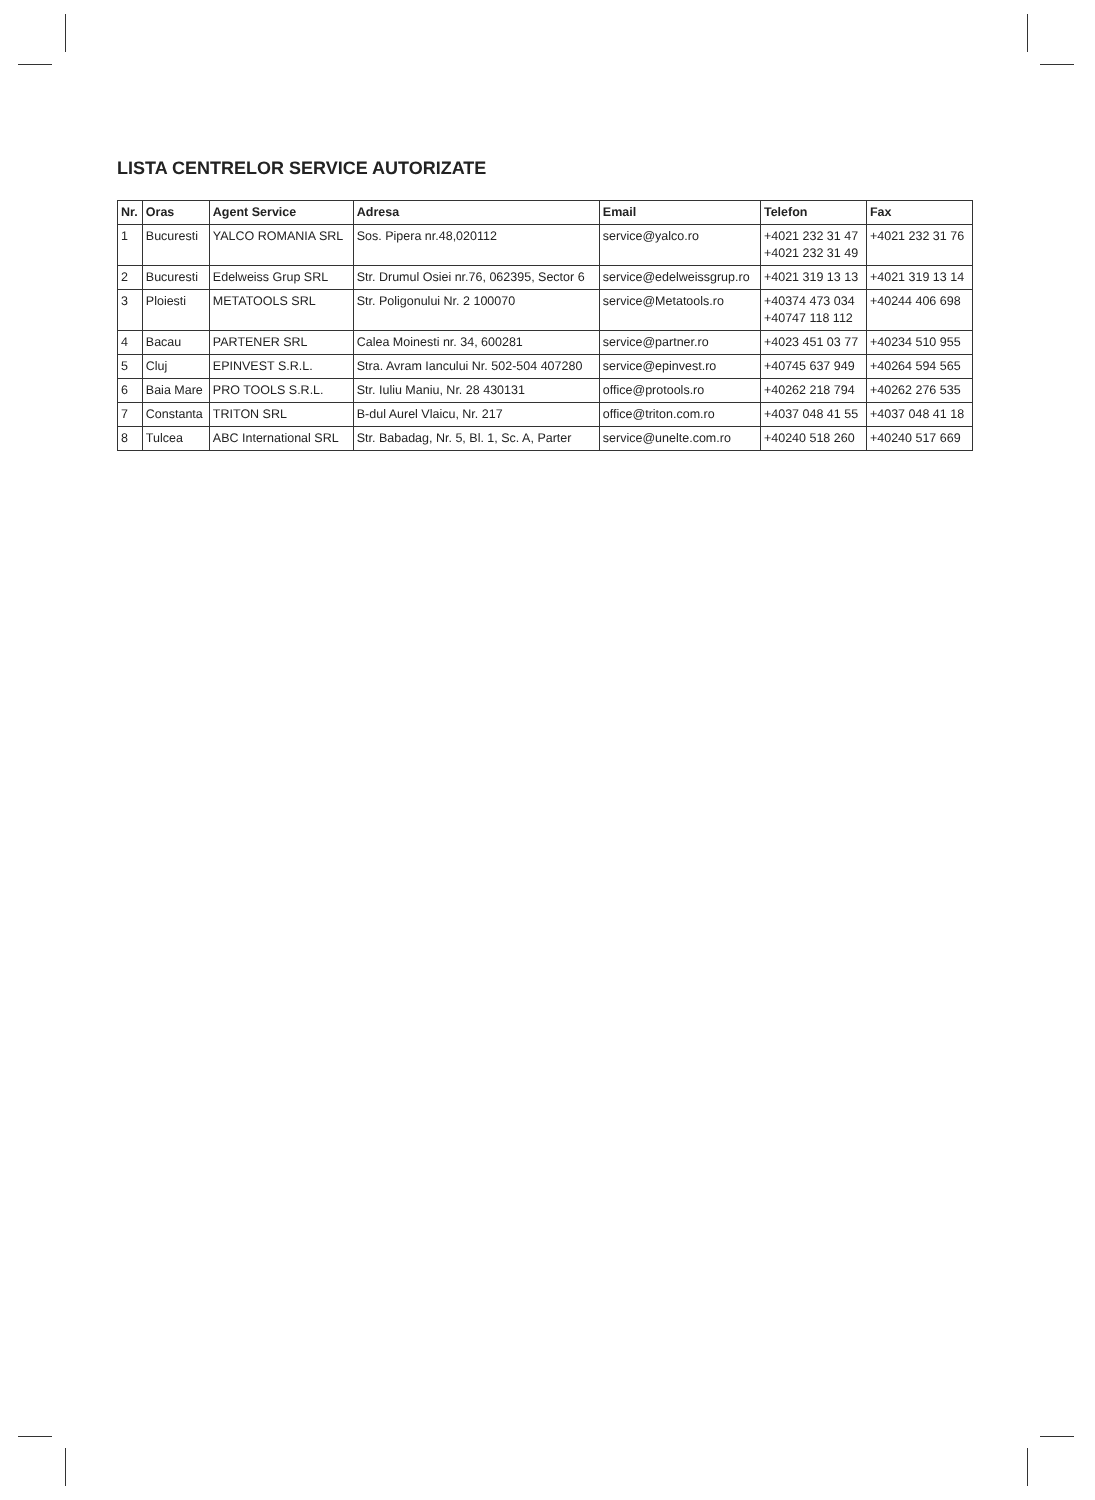LISTA CENTRELOR SERVICE AUTORIZATE
| Nr. | Oras | Agent Service | Adresa | Email | Telefon | Fax |
| --- | --- | --- | --- | --- | --- | --- |
| 1 | Bucuresti | YALCO ROMANIA SRL | Sos. Pipera nr.48,020112 | service@yalco.ro | +4021 232 31 47 +4021 232 31 49 | +4021 232 31 76 |
| 2 | Bucuresti | Edelweiss Grup SRL | Str. Drumul Osiei nr.76, 062395, Sector 6 | service@edelweissgrup.ro | +4021 319 13 13 | +4021 319 13 14 |
| 3 | Ploiesti | METATOOLS SRL | Str. Poligonului Nr. 2 100070 | service@Metatools.ro | +40374 473 034 +40747 118 112 | +40244 406 698 |
| 4 | Bacau | PARTENER SRL | Calea Moinesti nr. 34, 600281 | service@partner.ro | +4023 451 03 77 | +40234 510 955 |
| 5 | Cluj | EPINVEST S.R.L. | Stra. Avram Iancului Nr. 502-504 407280 | service@epinvest.ro | +40745 637 949 | +40264 594 565 |
| 6 | Baia Mare | PRO TOOLS S.R.L. | Str. Iuliu Maniu, Nr. 28 430131 | office@protools.ro | +40262 218 794 | +40262 276 535 |
| 7 | Constanta | TRITON SRL | B-dul Aurel Vlaicu, Nr. 217 | office@triton.com.ro | +4037 048 41 55 | +4037 048 41 18 |
| 8 | Tulcea | ABC International SRL | Str. Babadag, Nr. 5, Bl. 1, Sc. A, Parter | service@unelte.com.ro | +40240 518 260 | +40240 517 669 |